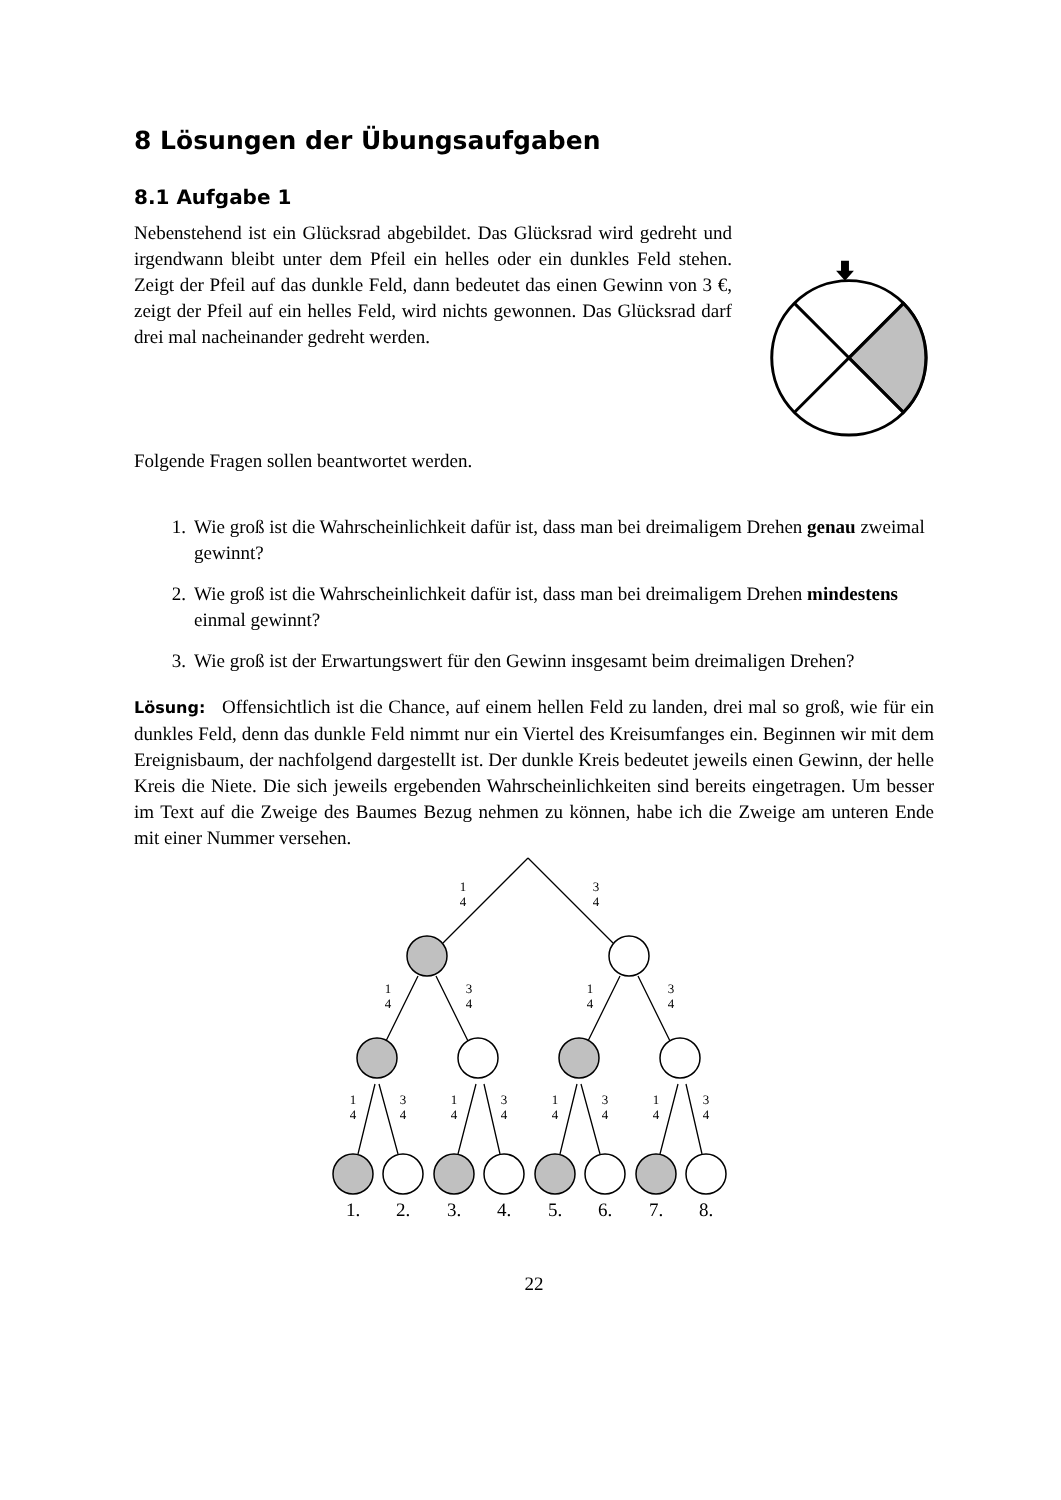8 Lösungen der Übungsaufgaben
8.1 Aufgabe 1
Nebenstehend ist ein Glücksrad abgebildet. Das Glücksrad wird gedreht und irgendwann bleibt unter dem Pfeil ein helles oder ein dunkles Feld stehen. Zeigt der Pfeil auf das dunkle Feld, dann bedeutet das einen Gewinn von 3 €, zeigt der Pfeil auf ein helles Feld, wird nichts gewonnen. Das Glücksrad darf drei mal nacheinander gedreht werden.
Folgende Fragen sollen beantwortet werden.
1. Wie groß ist die Wahrscheinlichkeit dafür ist, dass man bei dreimaligem Drehen genau zweimal gewinnt?
2. Wie groß ist die Wahrscheinlichkeit dafür ist, dass man bei dreimaligem Drehen mindestens einmal gewinnt?
3. Wie groß ist der Erwartungswert für den Gewinn insgesamt beim dreimaligen Drehen?
Lösung: Offensichtlich ist die Chance, auf einem hellen Feld zu landen, drei mal so groß, wie für ein dunkles Feld, denn das dunkle Feld nimmt nur ein Viertel des Kreisumfanges ein. Beginnen wir mit dem Ereignisbaum, der nachfolgend dargestellt ist. Der dunkle Kreis bedeutet jeweils einen Gewinn, der helle Kreis die Niete. Die sich jeweils ergebenden Wahrscheinlichkeiten sind bereits eingetragen. Um besser im Text auf die Zweige des Baumes Bezug nehmen zu können, habe ich die Zweige am unteren Ende mit einer Nummer versehen.
1
4
3
4
1
4
3
4
1
4
3
4
1
4
3
4
1
4
3
4
1
4
3
4
1
4
3
4
1.
2.
3.
4.
5.
6.
7.
8.
22